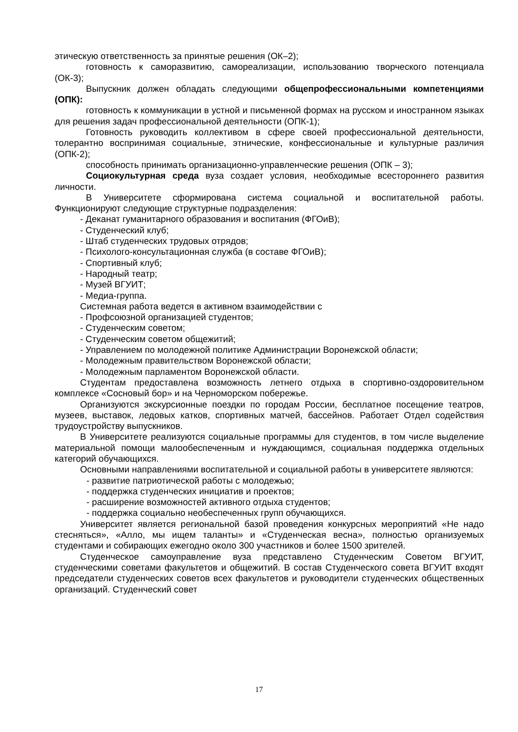этическую ответственность за принятые решения (ОК–2);
готовность к саморазвитию, самореализации, использованию творческого потенциала (ОК-3);
Выпускник должен обладать следующими общепрофессиональными компетенциями (ОПК):
готовность к коммуникации в устной и письменной формах на русском и иностранном языках для решения задач профессиональной деятельности (ОПК-1);
Готовность руководить коллективом в сфере своей профессиональной деятельности, толерантно воспринимая социальные, этнические, конфессиональные и культурные различия (ОПК-2);
способность принимать организационно-управленческие решения (ОПК – 3);
Социокультурная среда вуза создает условия, необходимые всестороннего развития личности.
В Университете сформирована система социальной и воспитательной работы. Функционируют следующие структурные подразделения:
- Деканат гуманитарного образования и воспитания (ФГОиВ);
- Студенческий клуб;
- Штаб студенческих трудовых отрядов;
- Психолого-консультационная служба (в составе ФГОиВ);
- Спортивный клуб;
- Народный театр;
- Музей ВГУИТ;
- Медиа-группа.
Системная работа ведется в активном взаимодействии с
- Профсоюзной организацией студентов;
- Студенческим советом;
- Студенческим советом общежитий;
- Управлением по молодежной политике Администрации Воронежской области;
- Молодежным правительством Воронежской области;
- Молодежным парламентом Воронежской области.
Студентам предоставлена возможность летнего отдыха в спортивно-оздоровительном комплексе «Сосновый бор» и на Черноморском побережье.
Организуются экскурсионные поездки по городам России, бесплатное посещение театров, музеев, выставок, ледовых катков, спортивных матчей, бассейнов. Работает Отдел содействия трудоустройству выпускников.
В Университете реализуются социальные программы для студентов, в том числе выделение материальной помощи малообеспеченным и нуждающимся, социальная поддержка отдельных категорий обучающихся.
Основными направлениями воспитательной и социальной работы в университете являются:
- развитие патриотической работы с молодежью;
- поддержка студенческих инициатив и проектов;
- расширение возможностей активного отдыха студентов;
- поддержка социально необеспеченных групп обучающихся.
Университет является региональной базой проведения конкурсных мероприятий «Не надо стесняться», «Алло, мы ищем таланты» и «Студенческая весна», полностью организуемых студентами и собирающих ежегодно около 300 участников и более 1500 зрителей.
Студенческое самоуправление вуза представлено Студенческим Советом ВГУИТ, студенческими советами факультетов и общежитий. В состав Студенческого совета ВГУИТ входят председатели студенческих советов всех факультетов и руководители студенческих общественных организаций. Студенческий совет
17